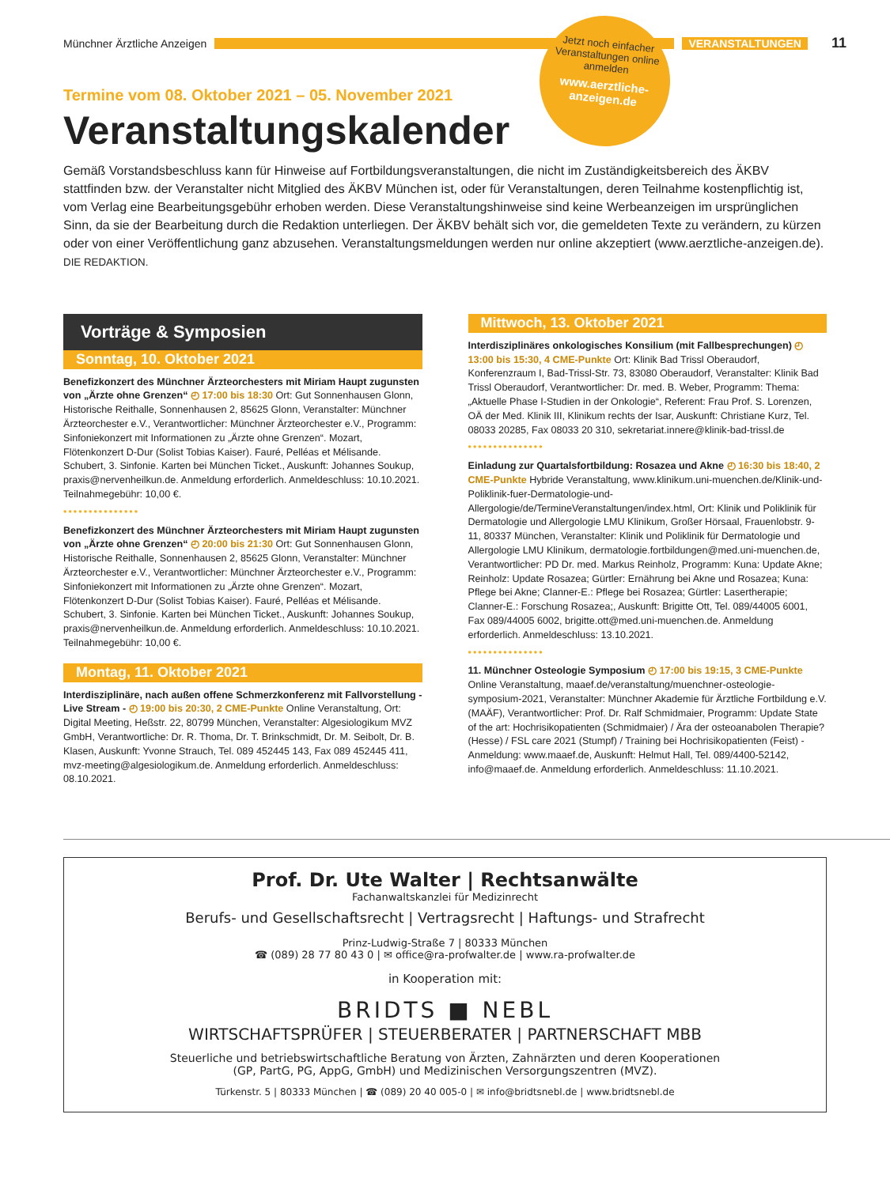Münchner Ärztliche Anzeigen VERANSTALTUNGEN 11
Jetzt noch einfacher Veranstaltungen online anmelden
www.aerztliche-anzeigen.de
Termine vom 08. Oktober 2021 – 05. November 2021
Veranstaltungskalender
Gemäß Vorstandsbeschluss kann für Hinweise auf Fortbildungsveranstaltungen, die nicht im Zuständigkeitsbereich des ÄKBV stattfinden bzw. der Veranstalter nicht Mitglied des ÄKBV München ist, oder für Veranstaltungen, deren Teilnahme kostenpflichtig ist, vom Verlag eine Bearbeitungsgebühr erhoben werden. Diese Veranstaltungshinweise sind keine Werbeanzeigen im ursprünglichen Sinn, da sie der Bearbeitung durch die Redaktion unterliegen. Der ÄKBV behält sich vor, die gemeldeten Texte zu verändern, zu kürzen oder von einer Veröffentlichung ganz abzusehen. Veranstaltungsmeldungen werden nur online akzeptiert (www.aerztliche-anzeigen.de). DIE REDAKTION.
Vorträge & Symposien
Sonntag, 10. Oktober 2021
Benefizkonzert des Münchner Ärzteorchesters mit Miriam Haupt zugunsten von „Ärzte ohne Grenzen“ ◴ 17:00 bis 18:30 Ort: Gut Sonnenhausen Glonn, Historische Reithalle, Sonnenhausen 2, 85625 Glonn, Veranstalter: Münchner Ärzteorchester e.V., Verantwortlicher: Münchner Ärzteorchester e.V., Programm: Sinfoniekonzert mit Informationen zu „Ärzte ohne Grenzen“. Mozart, Flötenkonzert D-Dur (Solist Tobias Kaiser). Fauré, Pelléas et Mélisande. Schubert, 3. Sinfonie. Karten bei München Ticket., Auskunft: Johannes Soukup, praxis@nervenheilkun.de. Anmeldung erforderlich. Anmeldeschluss: 10.10.2021. Teilnahmegebühr: 10,00 €.
•••••••••••••••
Benefizkonzert des Münchner Ärzteorchesters mit Miriam Haupt zugunsten von „Ärzte ohne Grenzen“ ◴ 20:00 bis 21:30 Ort: Gut Sonnenhausen Glonn, Historische Reithalle, Sonnenhausen 2, 85625 Glonn, Veranstalter: Münchner Ärzteorchester e.V., Verantwortlicher: Münchner Ärzteorchester e.V., Programm: Sinfoniekonzert mit Informationen zu „Ärzte ohne Grenzen“. Mozart, Flötenkonzert D-Dur (Solist Tobias Kaiser). Fauré, Pelléas et Mélisande. Schubert, 3. Sinfonie. Karten bei München Ticket., Auskunft: Johannes Soukup, praxis@nervenheilkun.de. Anmeldung erforderlich. Anmeldeschluss: 10.10.2021. Teilnahmegebühr: 10,00 €.
Montag, 11. Oktober 2021
Interdisziplinäre, nach außen offene Schmerzkonferenz mit Fallvorstellung - Live Stream - ◴ 19:00 bis 20:30, 2 CME-Punkte Online Veranstaltung, Ort: Digital Meeting, Heßstr. 22, 80799 München, Veranstalter: Algesiologikum MVZ GmbH, Verantwortliche: Dr. R. Thoma, Dr. T. Brinkschmidt, Dr. M. Seibolt, Dr. B. Klasen, Auskunft: Yvonne Strauch, Tel. 089 452445 143, Fax 089 452445 411, mvz-meeting@algesiologikum.de. Anmeldung erforderlich. Anmeldeschluss: 08.10.2021.
Mittwoch, 13. Oktober 2021
Interdisziplinäres onkologisches Konsilium (mit Fallbesprechungen) ◴ 13:00 bis 15:30, 4 CME-Punkte Ort: Klinik Bad Trissl Oberaudorf, Konferenzraum I, Bad-Trissl-Str. 73, 83080 Oberaudorf, Veranstalter: Klinik Bad Trissl Oberaudorf, Verantwortlicher: Dr. med. B. Weber, Programm: Thema: „Aktuelle Phase I-Studien in der Onkologie“, Referent: Frau Prof. S. Lorenzen, OÄ der Med. Klinik III, Klinikum rechts der Isar, Auskunft: Christiane Kurz, Tel. 08033 20285, Fax 08033 20 310, sekretariat.innere@klinik-bad-trissl.de
•••••••••••••••
Einladung zur Quartalsfortbildung: Rosazea und Akne ◴ 16:30 bis 18:40, 2 CME-Punkte Hybride Veranstaltung, www.klinikum.uni-muenchen.de/Klinik-und-Poliklinik-fuer-Dermatologie-und-Allergologie/de/TermineVeranstaltungen/index.html, Ort: Klinik und Poliklinik für Dermatologie und Allergologie LMU Klinikum, Großer Hörsaal, Frauenlobstr. 9-11, 80337 München, Veranstalter: Klinik und Poliklinik für Dermatologie und Allergologie LMU Klinikum, dermatologie.fortbildungen@med.uni-muenchen.de, Verantwortlicher: PD Dr. med. Markus Reinholz, Programm: Kuna: Update Akne; Reinholz: Update Rosazea; Gürtler: Ernährung bei Akne und Rosazea; Kuna: Pflege bei Akne; Clanner-E.: Pflege bei Rosazea; Gürtler: Lasertherapie; Clanner-E.: Forschung Rosazea;, Auskunft: Brigitte Ott, Tel. 089/44005 6001, Fax 089/44005 6002, brigitte.ott@med.uni-muenchen.de. Anmeldung erforderlich. Anmeldeschluss: 13.10.2021.
•••••••••••••••
11. Münchner Osteologie Symposium ◴ 17:00 bis 19:15, 3 CME-Punkte Online Veranstaltung, maaef.de/veranstaltung/muenchner-osteologie-symposium-2021, Veranstalter: Münchner Akademie für Ärztliche Fortbildung e.V. (MAÄF), Verantwortlicher: Prof. Dr. Ralf Schmidmaier, Programm: Update State of the art: Hochrisikopatienten (Schmidmaier) / Ära der osteoanabolen Therapie? (Hesse) / FSL care 2021 (Stumpf) / Training bei Hochrisikopatienten (Feist) - Anmeldung: www.maaef.de, Auskunft: Helmut Hall, Tel. 089/4400-52142, info@maaef.de. Anmeldung erforderlich. Anmeldeschluss: 11.10.2021.
Prof. Dr. Ute Walter | Rechtsanwälte
Fachanwaltskanzlei für Medizinrecht
Berufs- und Gesellschaftsrecht | Vertragsrecht | Haftungs- und Strafrecht
Prinz-Ludwig-Straße 7 | 80333 München
☎ (089) 28 77 80 43 0 | ✉ office@ra-profwalter.de | www.ra-profwalter.de
in Kooperation mit:
BRIDTS ■ NEBL
WIRTSCHAFTSPRÜFER | STEUERBERATER | PARTNERSCHAFT MBB
Steuerliche und betriebswirtschaftliche Beratung von Ärzten, Zahnärzten und deren Kooperationen
(GP, PartG, PG, AppG, GmbH) und Medizinischen Versorgungszentren (MVZ).
Türkenstr. 5 | 80333 München | ☎ (089) 20 40 005-0 | ✉ info@bridtsnebl.de | www.bridtsnebl.de